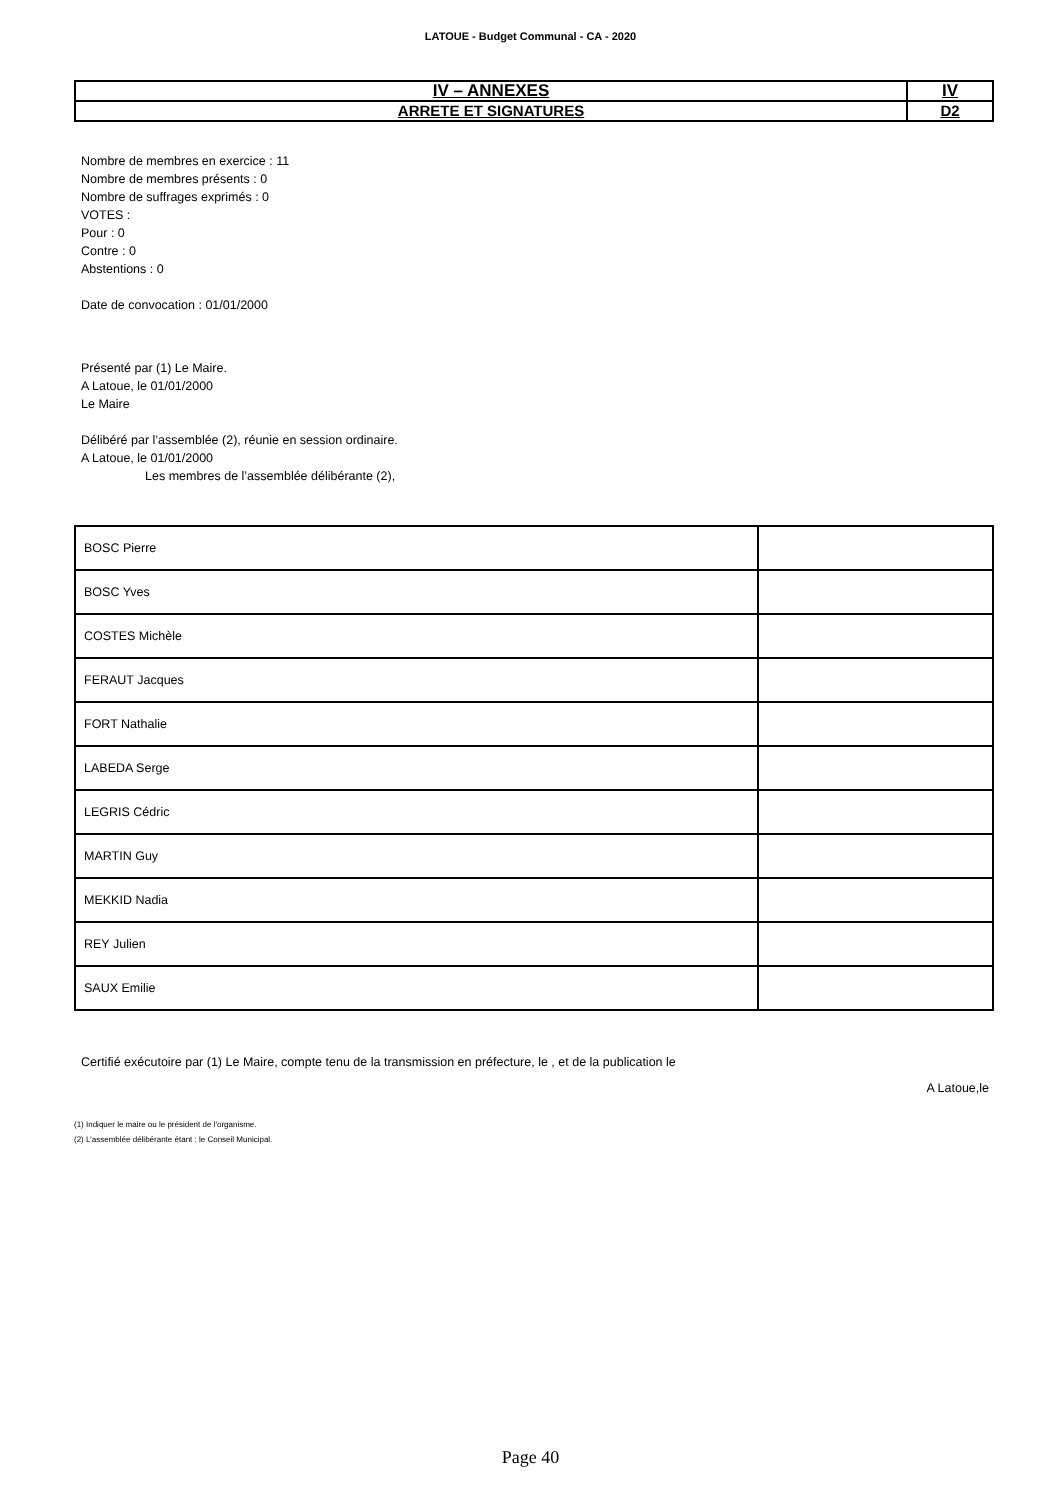LATOUE - Budget Communal - CA - 2020
| IV – ANNEXES | IV |
| ARRETE ET SIGNATURES | D2 |
Nombre de membres en exercice : 11
Nombre de membres présents : 0
Nombre de suffrages exprimés : 0
VOTES :
Pour : 0
Contre : 0
Abstentions : 0
Date de convocation : 01/01/2000
Présenté par (1) Le Maire.
A Latoue, le 01/01/2000
Le Maire
Délibéré par l’assemblée (2), réunie en session ordinaire.
A Latoue, le 01/01/2000
Les membres de l’assemblée délibérante (2),
| BOSC Pierre | |
| BOSC Yves | |
| COSTES Michèle | |
| FERAUT Jacques | |
| FORT Nathalie | |
| LABEDA Serge | |
| LEGRIS Cédric | |
| MARTIN Guy | |
| MEKKID Nadia | |
| REY Julien | |
| SAUX Emilie | |
Certifié exécutoire par (1) Le Maire, compte tenu de la transmission en préfecture, le , et de la publication le
A Latoue,le
(1) Indiquer le maire ou le président de l'organisme.
(2) L’assemblée délibérante étant : le Conseil Municipal.
Page 40